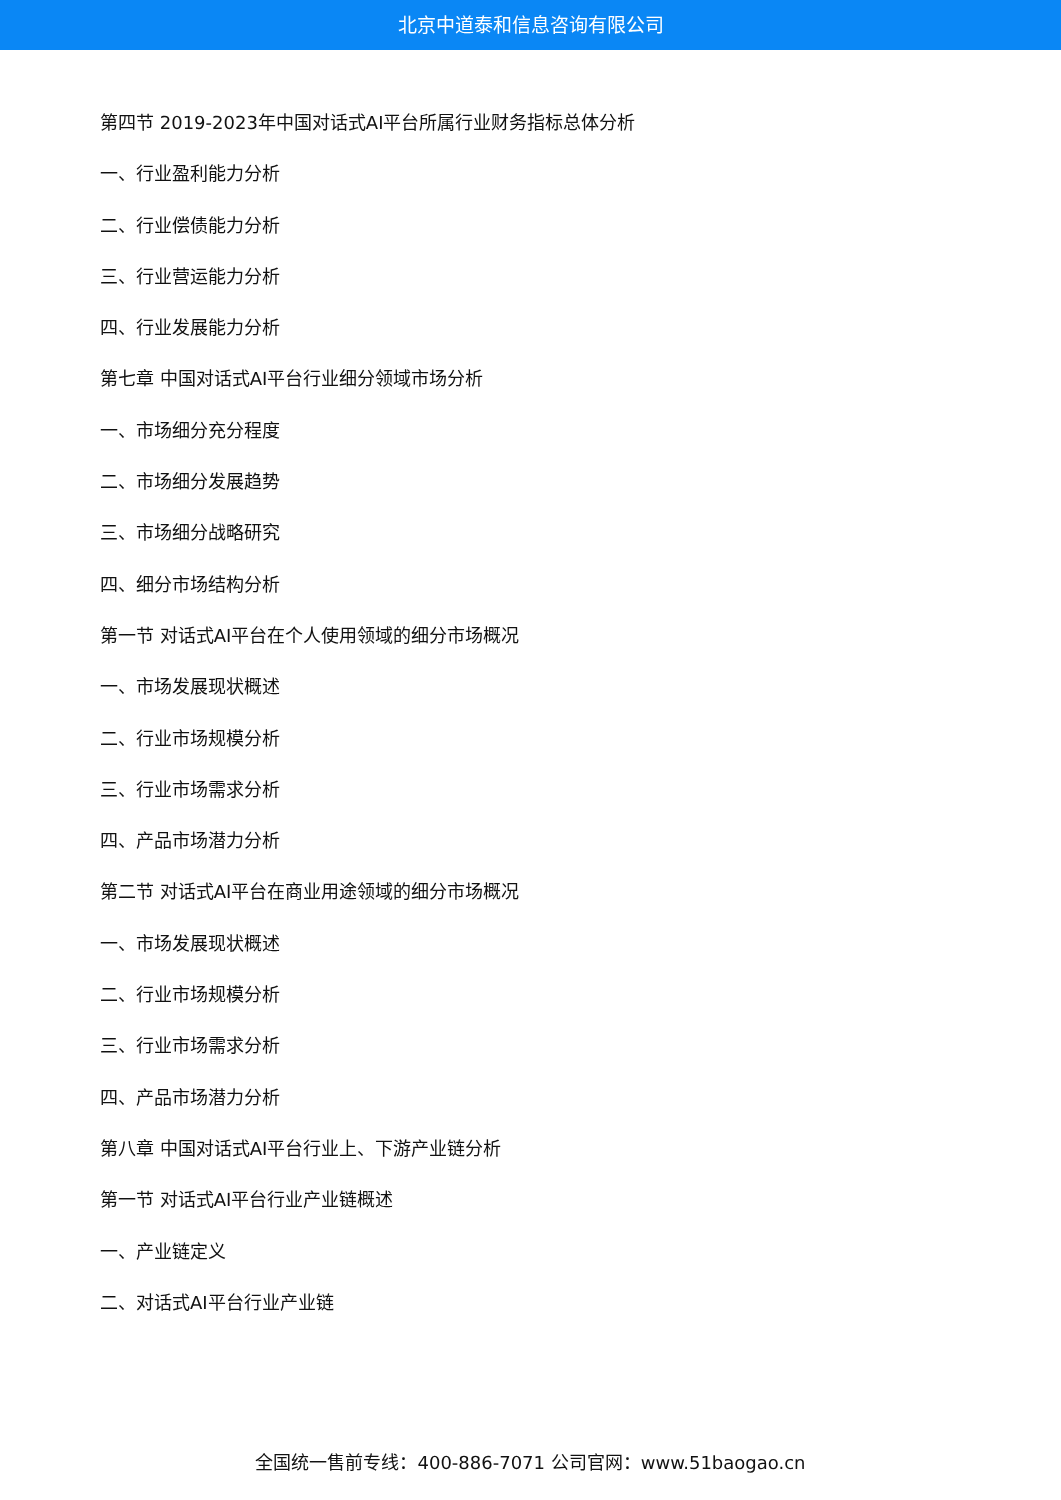北京中道泰和信息咨询有限公司
第四节 2019-2023年中国对话式AI平台所属行业财务指标总体分析
一、行业盈利能力分析
二、行业偿债能力分析
三、行业营运能力分析
四、行业发展能力分析
第七章 中国对话式AI平台行业细分领域市场分析
一、市场细分充分程度
二、市场细分发展趋势
三、市场细分战略研究
四、细分市场结构分析
第一节 对话式AI平台在个人使用领域的细分市场概况
一、市场发展现状概述
二、行业市场规模分析
三、行业市场需求分析
四、产品市场潜力分析
第二节 对话式AI平台在商业用途领域的细分市场概况
一、市场发展现状概述
二、行业市场规模分析
三、行业市场需求分析
四、产品市场潜力分析
第八章 中国对话式AI平台行业上、下游产业链分析
第一节 对话式AI平台行业产业链概述
一、产业链定义
二、对话式AI平台行业产业链
全国统一售前专线：400-886-7071 公司官网：www.51baogao.cn